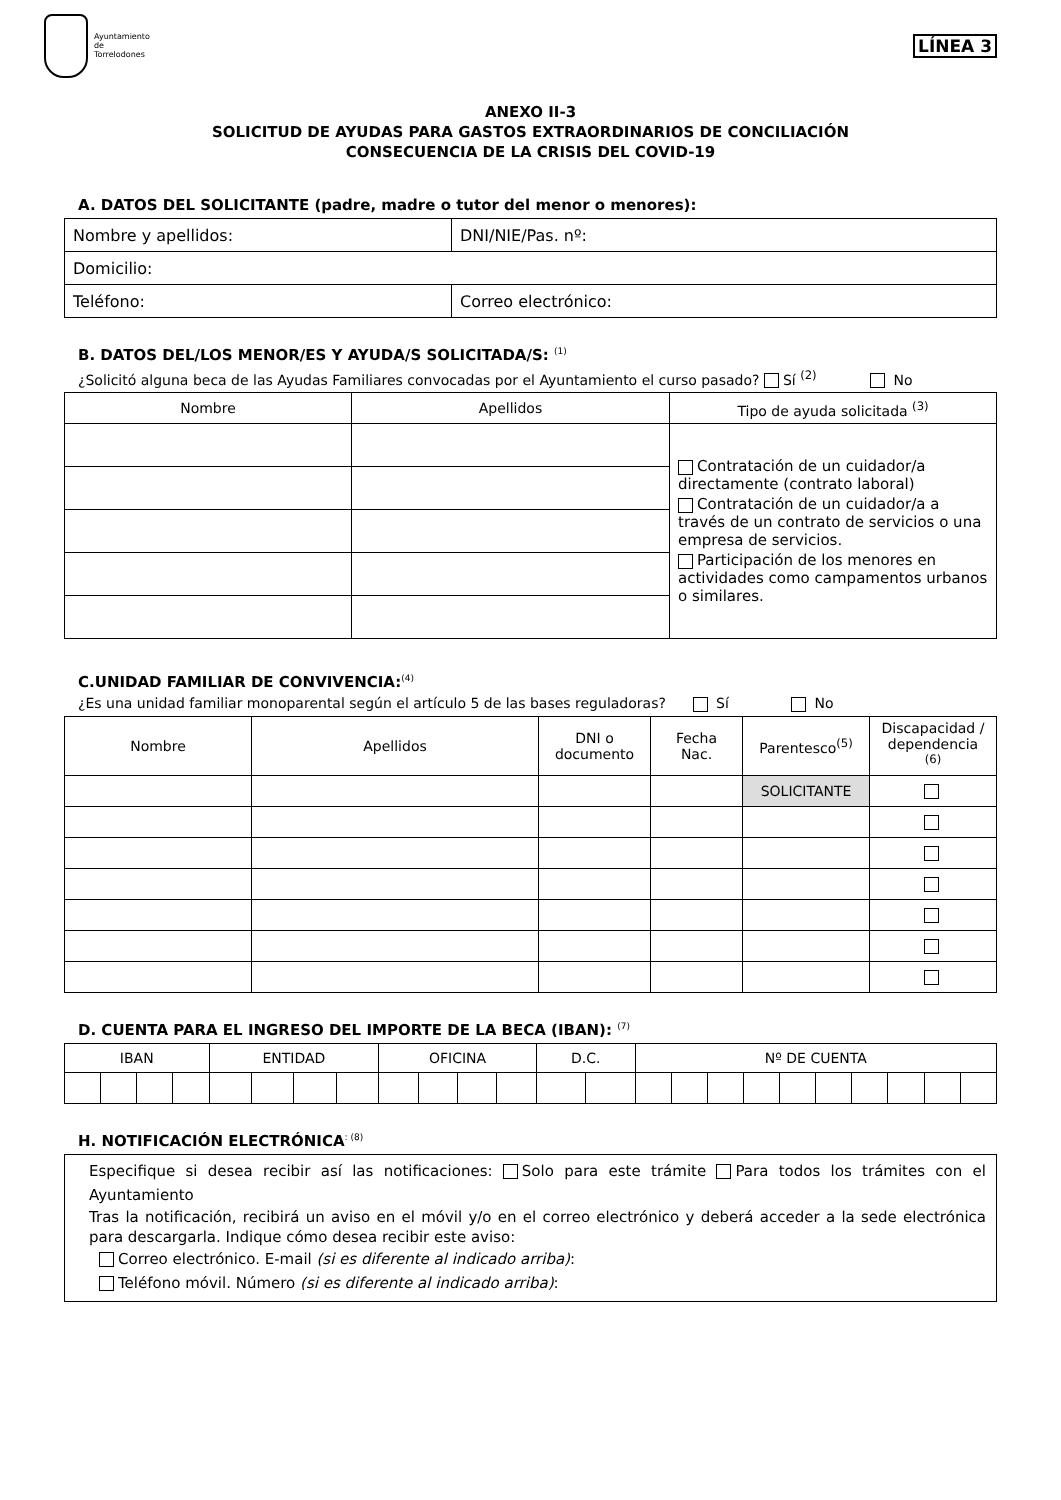Ayuntamiento
de
Torrelodones
LÍNEA 3
ANEXO II-3
SOLICITUD DE AYUDAS PARA GASTOS EXTRAORDINARIOS DE CONCILIACIÓN
CONSECUENCIA DE LA CRISIS DEL COVID-19
A. DATOS DEL SOLICITANTE (padre, madre o tutor del menor o menores):
| Nombre y apellidos: | | DNI/NIE/Pas. nº: |
| Domicilio: | | |
| Teléfono: | Correo electrónico: | |
B. DATOS DEL/LOS MENOR/ES Y AYUDA/S SOLICITADA/S: <sup>(1)</sup>
¿Solicitó alguna beca de las Ayudas Familiares convocadas por el Ayuntamiento el curso pasado? Sí <sup>(2)</sup> No
| Nombre | Apellidos | Tipo de ayuda solicitada <sup>(3)</sup> |
| --- | --- | --- |
| | | Contratación de un cuidador/a directamente (contrato laboral) Contratación de un cuidador/a a través de un contrato de servicios o una empresa de servicios. Participación de los menores en actividades como campamentos urbanos o similares. |
C.UNIDAD FAMILIAR DE CONVIVENCIA:<sup>(4)</sup>
¿Es una unidad familiar monoparental según el artículo 5 de las bases reguladoras? Sí No
| Nombre | Apellidos | DNI o documento | Fecha Nac. | Parentesco<sup>(5)</sup> | Discapacidad / dependencia <sup>(6)</sup> |
| --- | --- | --- | --- | --- | --- |
| | | | | SOLICITANTE | |
D. CUENTA PARA EL INGRESO DEL IMPORTE DE LA BECA (IBAN): <sup>(7)</sup>
| IBAN | | | | ENTIDAD | | | | OFICINA | | | | D.C. | | Nº DE CUENTA | | | | | | | | | |
| --- | --- | --- | --- | --- | --- | --- | --- | --- | --- | --- | --- | --- | --- | --- | --- | --- | --- | --- | --- | --- | --- | --- | --- |
H. NOTIFICACIÓN ELECTRÓNICA<sup>: (8)</sup>
Especifique si desea recibir así las notificaciones: Solo para este trámite Para todos los trámites con el Ayuntamiento
Tras la notificación, recibirá un aviso en el móvil y/o en el correo electrónico y deberá acceder a la sede electrónica para descargarla. Indique cómo desea recibir este aviso:
Correo electrónico. E-mail (si es diferente al indicado arriba):
Teléfono móvil. Número (si es diferente al indicado arriba):